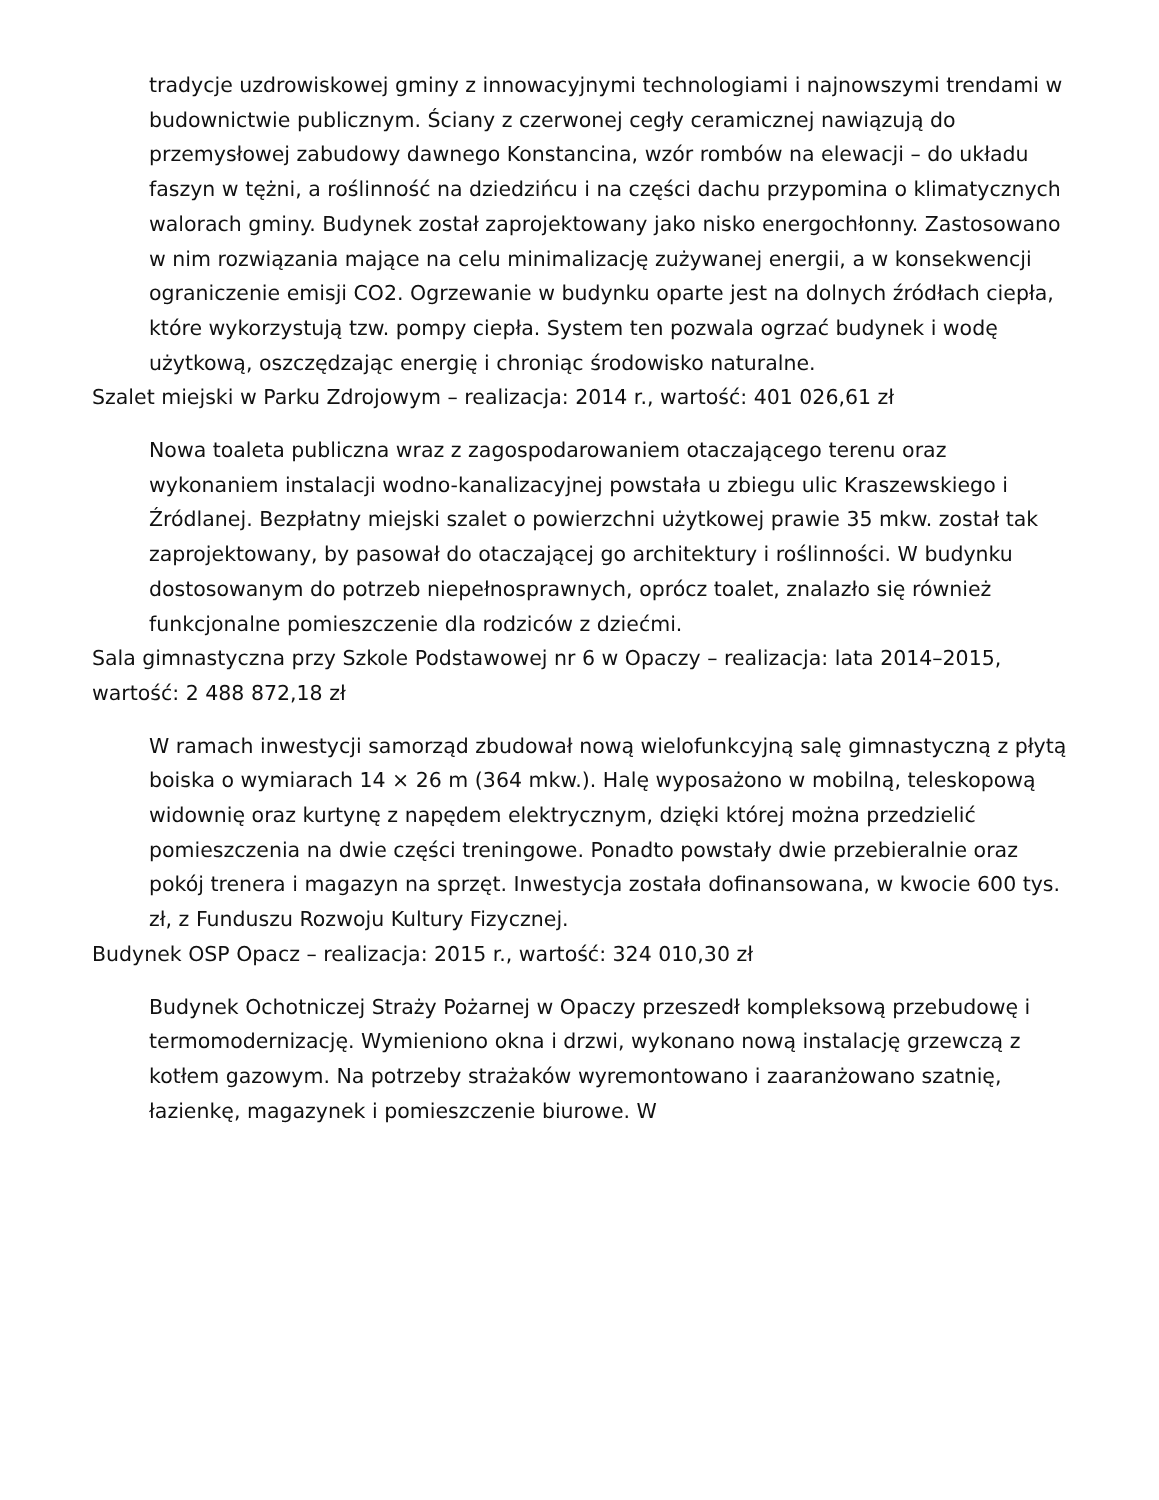tradycje uzdrowiskowej gminy z innowacyjnymi technologiami i najnowszymi trendami w budownictwie publicznym. Ściany z czerwonej cegły ceramicznej nawiązują do przemysłowej zabudowy dawnego Konstancina, wzór rombów na elewacji – do układu faszyn w tężni, a roślinność na dziedzińcu i na części dachu przypomina o klimatycznych walorach gminy. Budynek został zaprojektowany jako nisko energochłonny. Zastosowano w nim rozwiązania mające na celu minimalizację zużywanej energii, a w konsekwencji ograniczenie emisji CO2. Ogrzewanie w budynku oparte jest na dolnych źródłach ciepła, które wykorzystują tzw. pompy ciepła. System ten pozwala ogrzać budynek i wodę użytkową, oszczędzając energię i chroniąc środowisko naturalne.
Szalet miejski w Parku Zdrojowym – realizacja: 2014 r., wartość: 401 026,61 zł
Nowa toaleta publiczna wraz z zagospodarowaniem otaczającego terenu oraz wykonaniem instalacji wodno-kanalizacyjnej powstała u zbiegu ulic Kraszewskiego i Źródlanej. Bezpłatny miejski szalet o powierzchni użytkowej prawie 35 mkw. został tak zaprojektowany, by pasował do otaczającej go architektury i roślinności. W budynku dostosowanym do potrzeb niepełnosprawnych, oprócz toalet, znalazło się również funkcjonalne pomieszczenie dla rodziców z dziećmi.
Sala gimnastyczna przy Szkole Podstawowej nr 6 w Opaczy – realizacja: lata 2014–2015, wartość: 2 488 872,18 zł
W ramach inwestycji samorząd zbudował nową wielofunkcyjną salę gimnastyczną z płytą boiska o wymiarach 14 × 26 m (364 mkw.). Halę wyposażono w mobilną, teleskopową widownię oraz kurtynę z napędem elektrycznym, dzięki której można przedzielić pomieszczenia na dwie części treningowe. Ponadto powstały dwie przebieralnie oraz pokój trenera i magazyn na sprzęt. Inwestycja została dofinansowana, w kwocie 600 tys. zł, z Funduszu Rozwoju Kultury Fizycznej.
Budynek OSP Opacz – realizacja: 2015 r., wartość: 324 010,30 zł
Budynek Ochotniczej Straży Pożarnej w Opaczy przeszedł kompleksową przebudowę i termomodernizację. Wymieniono okna i drzwi, wykonano nową instalację grzewczą z kotłem gazowym. Na potrzeby strażaków wyremontowano i zaaranżowano szatnię, łazienkę, magazynek i pomieszczenie biurowe. W